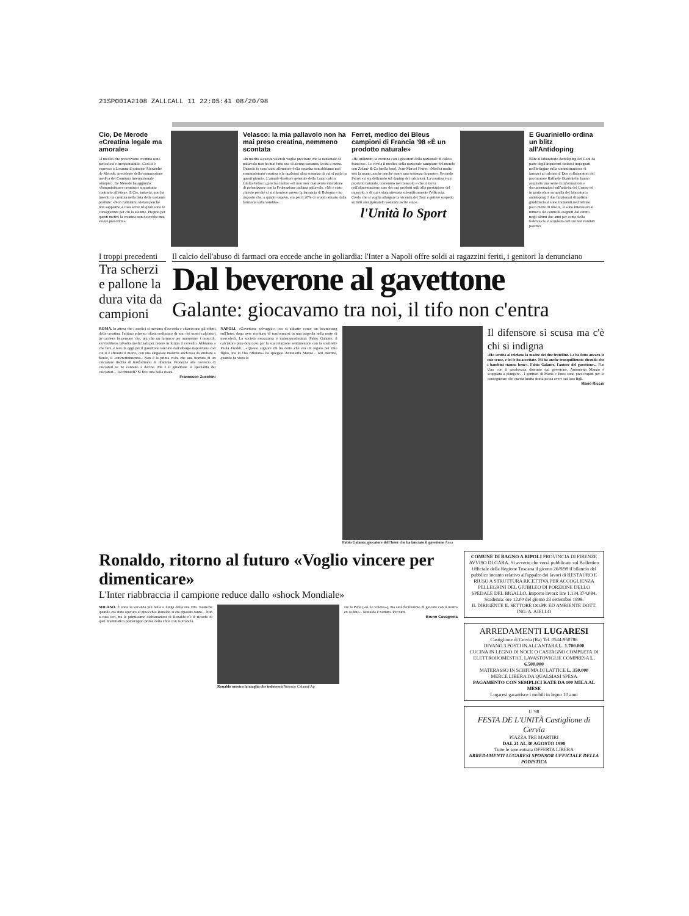21SPO01A2108 ZALLCALL 11 22:05:41 08/20/98
Cio, De Merode «Creatina legale ma amorale»
«I medici che prescrivono creatina sono pericolosi e irresponsabili». Così si è espresso a Losanna il principe Alexandre de Merode, presidente della commissione medica del Comitato internazionale olimpico. De Merode ha aggiunto: «Somministrare creatina è soprattutto contrario all'etica». Il Cio, tuttavia, non ha inserito la creatina nella lista delle sostanze proibite: «Non l'abbiamo vietata perché non sappiamo a cosa serve né quali sono le conseguenze per chi la assume. Proprio per questi motivi la creatina non dovrebbe mai essere prescritta».
Velasco: la mia pallavolo non ha mai preso creatina, nemmeno scontata
«In merito a questa vicenda voglio precisare che la nazionale di pallavolo non ha mai fatto uso di alcuna sostanza, lecita o meno. Quando io sono stato allenatore della squadra non abbiamo mai somministrato creatina o le qualsiasi altra sostanza di cui si parla in questi giorni». L'attuale direttore generale della Lazio calcio, Giulio Velasco, precisa inoltre «di non aver mai avuto intenzione di polemizzare con la Federazione italiana pallavolo. «Mi è stato chiesto perché ci si rifornisce presso la farmacia di Bologna e ho risposto che, a quanto sapevo, era per il 20% di sconto attuato dalla farmacia sulla vendita».
Ferret, medico dei Bleus campioni di Francia '98 «È un prodotto naturale»
«Ho utilizzato la creatina con i giocatori della nazionale di calcio francese». Lo rivela il medico della nazionale campione del mondo con Zidane & Co (nella foto), Jean-Marcel Ferret: «Medici molto seri la usano, anche perché non è una sostanza dopante». Secondo Ferret «si sta delirando sul doping dei calciatori. La creatina è un prodotto naturale, contenuto nel muscolo e che si trova nell'alimentazione, uno dei rari prodotti utili alla prestazione del muscolo, e di cui è stata attestata scientificamente l'efficacia. Credo che si voglia allargare la vicenda del Tour e gettere sospetto su tutti amalgamando sostanze lecite e no».
l'Unità lo Sport
E Guariniello ordina un blitz all'Antidoping
Blitz al laboratorio Antidoping del Coni da parte degli inquirenti torinesi impegnati nell'indagine sulla sommistrazione di farmaci ai calciatori. Due collaboratori del procuratore Raffaele Guariniello hanno acquisito una serie di informazioni e documentazioni sull'attività del Centro ed in particolare su quella del laboratorio antidoping. I due funzionari di polizia giudiziaria si sono trattenuti nell'Istituto poco meno di un'ora, si sono interessati al numero dei controlli eseguiti dal centro negli ultimi due anni per conto della federcalcio e acquisito dati sui test risultati positivi.
I troppi precedenti
Tra scherzi e pallone la dura vita da campioni
Il calcio dell'abuso di farmaci ora eccede anche in goliardia: l'Inter a Napoli offre soldi ai ragazzini feriti, i genitori la denunciano
Dal beverone al gavettone
Galante: giocavamo tra noi, il tifo non c'entra
ROMA. In attesa che i medici si mettano d'accordo e chiariscano gli effetti della creatina, l'ultimo scherzo idiota realizzato da uno dei nostri calciatori in carriera fa pensare che, più che un farmaco per aumentare i muscoli, servirebbero talvolta medicinali per tenere in forma il cervello. Abbiamo a che fare, e non da oggi per il gavettone lanciato dall'albergo napoletano con cui si è sfiorato il morto, con una singolare malattia anch'essa da studiare a fondo, il «rincretinimento». Non è la prima volta che una bravata di un calciatore rischia di trasformarsi in dramma. Prodezze alla rovescio di calciatori se ne contano a decine. Ma è il gavettone la specialità dei calciatori... Tacchinardi? Si fece una bella risata.
Francesco Zucchini
NAPOLI. «Gavettone selvaggio» ora si abbatte come un boomerang sull'Inter, dopo aver rischiato di trasformarsi in una tragedia nella notte di mercoledì. La società nerazzurra è imbarazzatissima. Fabio Galante, il calciatore play-boy noto per la sua relazione sentimentale con la soubrette Paola Freddi... «Questo signore mi ha detto che era un regalo per mio figlio, ma io l'ho rifiutato» ha spiegato Antonietta Manzo... Ieri mattina, quando ha visto la
Fabio Galante, giocatore dell'Inter che ha lanciato il gavettone Ansa
Il difensore si scusa ma c'è chi si indigna
«Ho sentito al telefono la madre dei due fratellini. Le ho fatto ancora le mie scuse, e lei le ha accettate. Mi ha anche tranquillizzato dicendo che i bambini stanno bene». Fabio Galante, l'autore del gavettone... Fiat Uno con il parabrezza distrutto dal gavettone, Antonietta Manzo è scoppiata a piangere... I genitori di Maria e Enzo sono preoccupati per le conseguenze che questa brutta storia possa avere sui loro figli.
Mario Riccio
Ronaldo, ritorno al futuro «Voglio vincere per dimenticare»
L'Inter riabbraccia il campione reduce dallo «shock Mondiale»
MILANO. È stata la vacanza più bella e lunga della sua vita. Neanche quando era stato operato al ginocchio Ronaldo si era riposato tanto... Non a caso ieri, tra le primissime dichiarazioni di Ronaldo c'è il ricordo di quel drammatico pomeriggio prima della sfida con la Francia.
Ronaldo mostra la maglia che indosserà Antonio Calanni/Ap
De la Peña («sì, lo volevo»), ma sarà fecilissimo di giocare con il nostro ex codino... Ronaldo è tornato. Per tutti.
Bruno Cavagnola
COMUNE DI BAGNO A RIPOLI PROVINCIA DI FIRENZE
AVVISO DI GARA. Si avverte che verrà pubblicato sul Bollettino Ufficiale della Regione Toscana il giorno 26/8/98 il bilancio del pubblico incanto relativo all'appalto dei lavori di RESTAURO E RIUSO A STRUTTURA RICETTIVA PER ACCOGLIENZA PELLEGRINI DEL GIUBILEO DI PORZIONE DELLO SPEDALE DEL BIGALLO. Importo lavori: lire 1.134.374.084. Scadenza: ore 12.00 del giorno 23 settembre 1998.
IL DIRIGENTE IL SETTORE OO.PP. ED AMBIENTE DOTT. ING. A. AIELLO
ARREDAMENTI LUGARESI
Castiglione di Cervia (Ra) Tel. 0544-950786
DIVANO 3 POSTI IN ALCANTARA L. 1.700.000
CUCINA IN LEGNO DI NOCE O CASTAGNO COMPLETA DI ELETTRODOMESTICI, LAVASTOVIGLIE COMPRESA L. 6.500.000
MATERASSO IN SCHIUMA DI LATTICE L. 350.000
MERCE LIBERA DA QUALSIASI SPESA
PAGAMENTO CON SEMPLICI RATE DA 100 MILA AL MESE
Lugaresi garantisce i mobili in legno 10 anni
U '98
FESTA DE L'UNITÀ Castiglione di Cervia
PIAZZA TRE MARTIRI
DAL 21 AL 30 AGOSTO 1998
Tutte le sere entrata OFFERTA LIBERA
ARREDAMENTI LUGARESI SPONSOR UFFICIALE DELLA PODISTICA